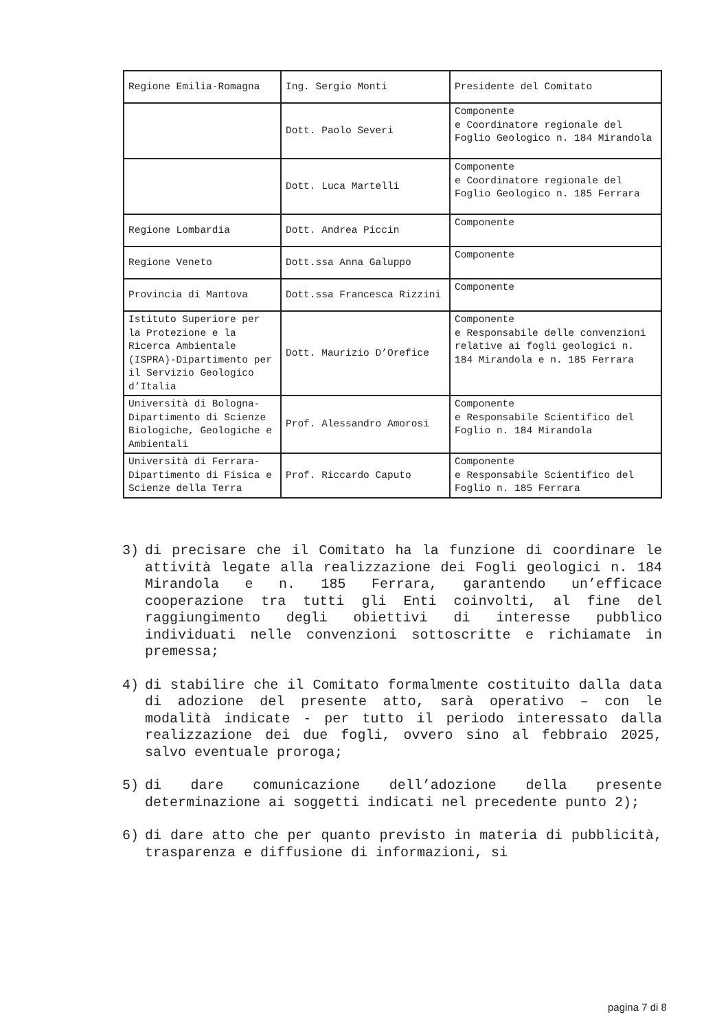| Regione Emilia-Romagna | Ing. Sergio Monti | Presidente del Comitato |
| | Dott. Paolo Severi | Componente e Coordinatore regionale del Foglio Geologico n. 184 Mirandola |
| | Dott. Luca Martelli | Componente e Coordinatore regionale del Foglio Geologico n. 185 Ferrara |
| Regione Lombardia | Dott. Andrea Piccin | Componente |
| Regione Veneto | Dott.ssa Anna Galuppo | Componente |
| Provincia di Mantova | Dott.ssa Francesca Rizzini | Componente |
| Istituto Superiore per la Protezione e la Ricerca Ambientale (ISPRA)-Dipartimento per il Servizio Geologico d’Italia | Dott. Maurizio D’Orefice | Componente e Responsabile delle convenzioni relative ai fogli geologici n. 184 Mirandola e n. 185 Ferrara |
| Università di Bologna-Dipartimento di Scienze Biologiche, Geologiche e Ambientali | Prof. Alessandro Amorosi | Componente e Responsabile Scientifico del Foglio n. 184 Mirandola |
| Università di Ferrara-Dipartimento di Fisica e Scienze della Terra | Prof. Riccardo Caputo | Componente e Responsabile Scientifico del Foglio n. 185 Ferrara |
3) di precisare che il Comitato ha la funzione di coordinare le attività legate alla realizzazione dei Fogli geologici n. 184 Mirandola e n. 185 Ferrara, garantendo un’efficace cooperazione tra tutti gli Enti coinvolti, al fine del raggiungimento degli obiettivi di interesse pubblico individuati nelle convenzioni sottoscritte e richiamate in premessa;
4) di stabilire che il Comitato formalmente costituito dalla data di adozione del presente atto, sarà operativo – con le modalità indicate - per tutto il periodo interessato dalla realizzazione dei due fogli, ovvero sino al febbraio 2025, salvo eventuale proroga;
5) di dare comunicazione dell’adozione della presente determinazione ai soggetti indicati nel precedente punto 2);
6) di dare atto che per quanto previsto in materia di pubblicità, trasparenza e diffusione di informazioni, si
pagina 7 di 8